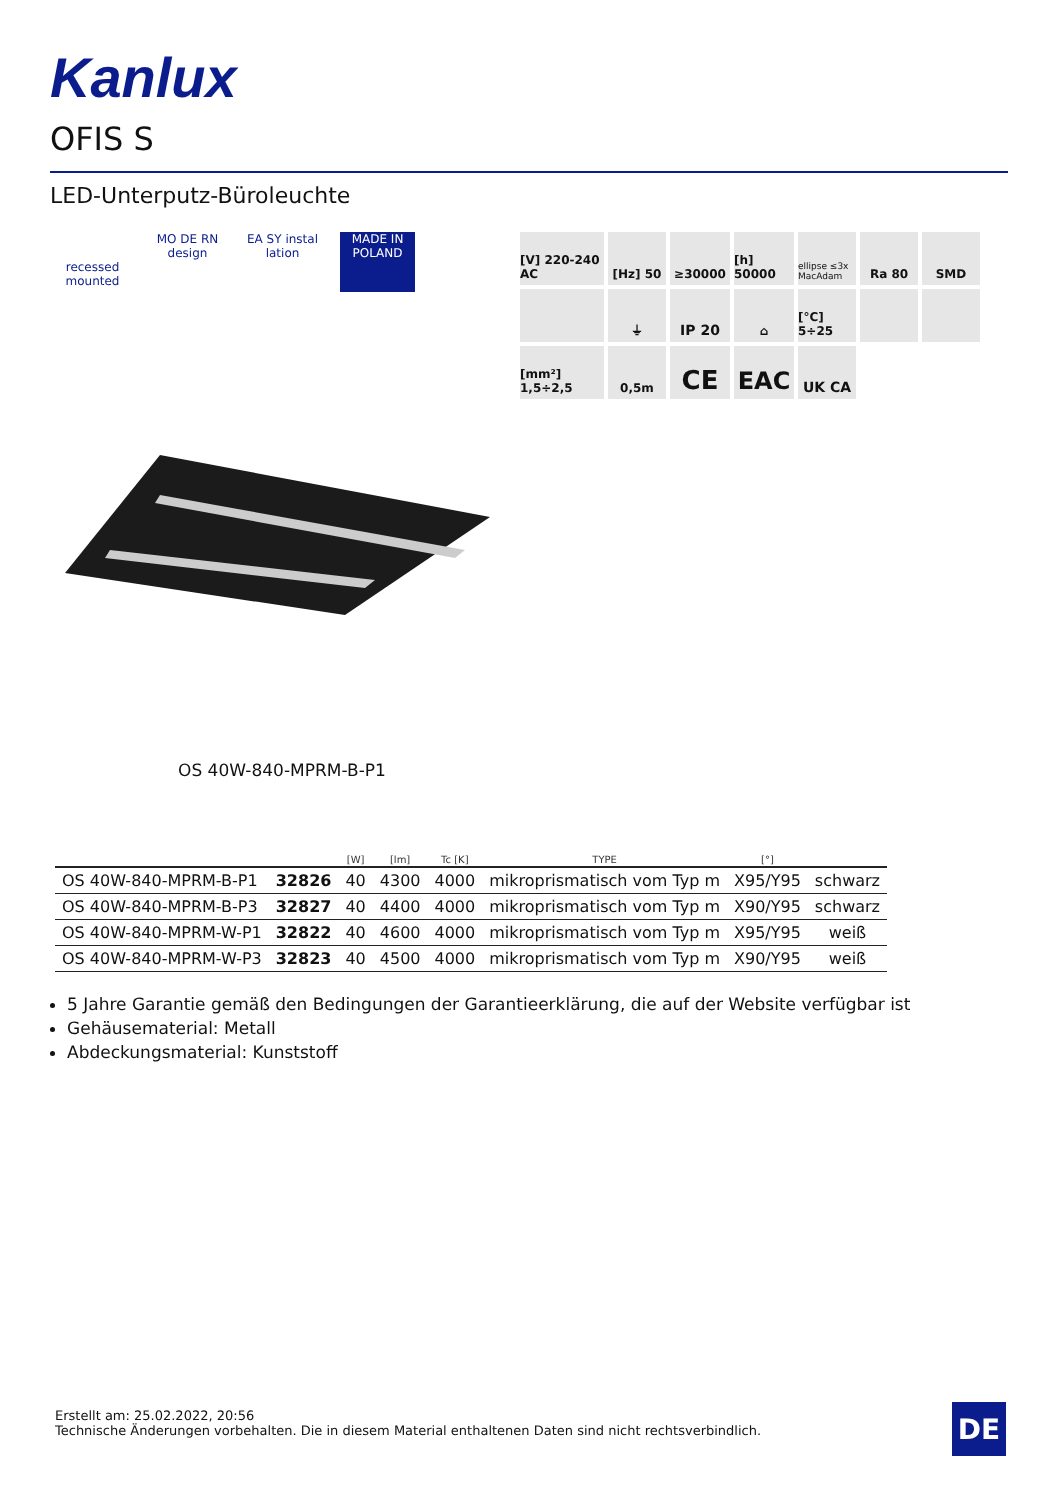Kanlux
OFIS S
LED-Unterputz-Büroleuchte
recessed mounted
MO DE RN design
EA SY instal lation
MADE IN POLAND
[V] 220-240 AC
[Hz] 50
≥30000
[h] 50000
ellipse ≤3x MacAdam
Ra 80
SMD
⏚
IP 20
⌂
[°C] 5÷25
[mm²] 1,5÷2,5
0,5m
CE
EAC
UK CA
OS 40W-840-MPRM-B-P1
| | | [W] | [lm] | Tc [K] | TYPE | [°] | |
| --- | --- | --- | --- | --- | --- | --- | --- |
| OS 40W-840-MPRM-B-P1 | 32826 | 40 | 4300 | 4000 | mikroprismatisch vom Typ m | X95/Y95 | schwarz |
| OS 40W-840-MPRM-B-P3 | 32827 | 40 | 4400 | 4000 | mikroprismatisch vom Typ m | X90/Y95 | schwarz |
| OS 40W-840-MPRM-W-P1 | 32822 | 40 | 4600 | 4000 | mikroprismatisch vom Typ m | X95/Y95 | weiß |
| OS 40W-840-MPRM-W-P3 | 32823 | 40 | 4500 | 4000 | mikroprismatisch vom Typ m | X90/Y95 | weiß |
5 Jahre Garantie gemäß den Bedingungen der Garantieerklärung, die auf der Website verfügbar ist
Gehäusematerial: Metall
Abdeckungsmaterial: Kunststoff
Erstellt am: 25.02.2022, 20:56
Technische Änderungen vorbehalten. Die in diesem Material enthaltenen Daten sind nicht rechtsverbindlich.
DE